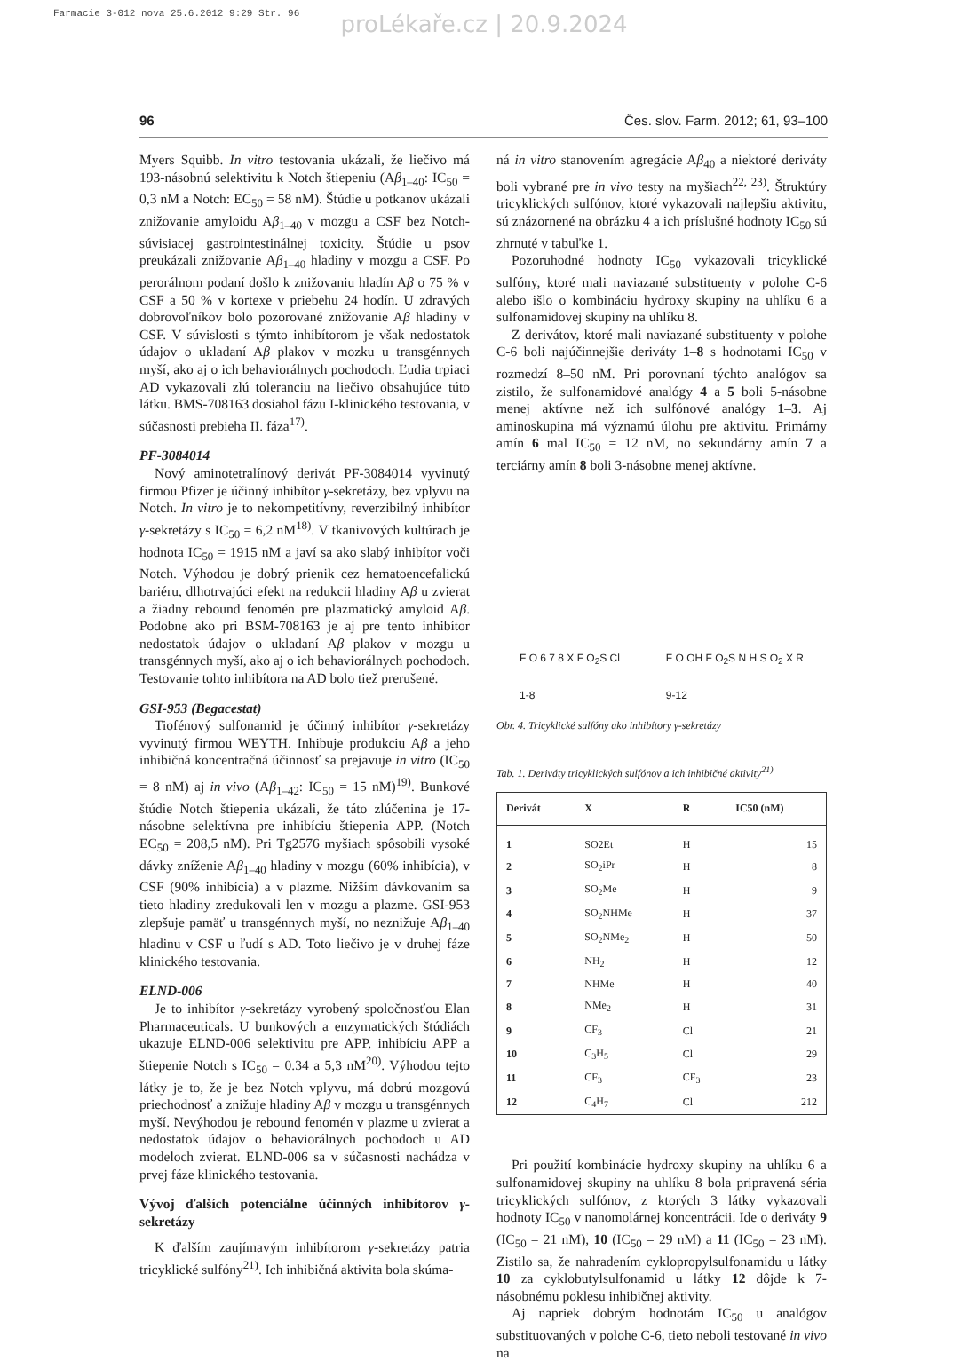Farmacie 3-012 nova 25.6.2012 9:29 Str. 96
proLékaře.cz | 20.9.2024
96 Čes. slov. Farm. 2012; 61, 93–100
Myers Squibb. In vitro testovania ukázali, že liečivo má 193-násobnú selektivitu k Notch štiepeniu (Aβ<sub>1–40</sub>: IC<sub>50</sub> = 0,3 nM a Notch: EC<sub>50</sub> = 58 nM). Štúdie u potkanov ukázali znižovanie amyloidu Aβ<sub>1–40</sub> v mozgu a CSF bez Notch-súvisiacej gastrointestinálnej toxicity. Štúdie u psov preukázali znižovanie Aβ<sub>1–40</sub> hladiny v mozgu a CSF. Po perorálnom podaní došlo k znižovaniu hladín Aβ o 75 % v CSF a 50 % v kortexe v priebehu 24 hodín. U zdravých dobrovoľníkov bolo pozorované znižovanie Aβ hladiny v CSF. V súvislosti s týmto inhibítorom je však nedostatok údajov o ukladaní Aβ plakov v mozku u transgénnych myší, ako aj o ich behaviorálnych pochodoch. Ľudia trpiaci AD vykazovali zlú toleranciu na liečivo obsahujúce túto látku. BMS-708163 dosiahol fázu I-klinického testovania, v súčasnosti prebieha II. fáza<sup>17)</sup>.
PF-3084014
Nový aminotetralínový derivát PF-3084014 vyvinutý firmou Pfizer je účinný inhibítor γ-sekretázy, bez vplyvu na Notch. In vitro je to nekompetitívny, reverzibilný inhibítor γ-sekretázy s IC<sub>50</sub> = 6,2 nM<sup>18)</sup>. V tkanivových kultúrach je hodnota IC<sub>50</sub> = 1915 nM a javí sa ako slabý inhibítor voči Notch. Výhodou je dobrý prienik cez hematoencefalickú bariéru, dlhotrvajúci efekt na redukcii hladiny Aβ u zvierat a žiadny rebound fenomén pre plazmatický amyloid Aβ. Podobne ako pri BSM-708163 je aj pre tento inhibítor nedostatok údajov o ukladaní Aβ plakov v mozgu u transgénnych myší, ako aj o ich behaviorálnych pochodoch. Testovanie tohto inhibítora na AD bolo tiež prerušené.
GSI-953 (Begacestat)
Tiofénový sulfonamid je účinný inhibítor γ-sekretázy vyvinutý firmou WEYTH. Inhibuje produkciu Aβ a jeho inhibičná koncentračná účinnosť sa prejavuje in vitro (IC<sub>50</sub> = 8 nM) aj in vivo (Aβ<sub>1–42</sub>: IC<sub>50</sub> = 15 nM)<sup>19)</sup>. Bunkové štúdie Notch štiepenia ukázali, že táto zlúčenina je 17-násobne selektívna pre inhibíciu štiepenia APP. (Notch EC<sub>50</sub> = 208,5 nM). Pri Tg2576 myšiach spôsobili vysoké dávky zníženie Aβ<sub>1–40</sub> hladiny v mozgu (60% inhibícia), v CSF (90% inhibícia) a v plazme. Nižším dávkovaním sa tieto hladiny zredukovali len v mozgu a plazme. GSI-953 zlepšuje pamäť u transgénnych myší, no neznižuje Aβ<sub>1–40</sub> hladinu v CSF u ľudí s AD. Toto liečivo je v druhej fáze klinického testovania.
ELND-006
Je to inhibítor γ-sekretázy vyrobený spoločnosťou Elan Pharmaceuticals. U bunkových a enzymatických štúdiách ukazuje ELND-006 selektivitu pre APP, inhibíciu APP a štiepenie Notch s IC<sub>50</sub> = 0.34 a 5,3 nM<sup>20)</sup>. Výhodou tejto látky je to, že je bez Notch vplyvu, má dobrú mozgovú priechodnosť a znižuje hladiny Aβ v mozgu u transgénnych myší. Nevýhodou je rebound fenomén v plazme u zvierat a nedostatok údajov o behaviorálnych pochodoch u AD modeloch zvierat. ELND-006 sa v súčasnosti nachádza v prvej fáze klinického testovania.
Vývoj ďalších potenciálne účinných inhibítorov γ-sekretázy
K ďalším zaujímavým inhibítorom γ-sekretázy patria tricyklické sulfóny<sup>21)</sup>. Ich inhibičná aktivita bola skúma-
ná in vitro stanovením agregácie Aβ<sub>40</sub> a niektoré deriváty boli vybrané pre in vivo testy na myšiach<sup>22, 23)</sup>. Štruktúry tricyklických sulfónov, ktoré vykazovali najlepšiu aktivitu, sú znázornené na obrázku 4 a ich príslušné hodnoty IC<sub>50</sub> sú zhrnuté v tabuľke 1.
Pozoruhodné hodnoty IC<sub>50</sub> vykazovali tricyklické sulfóny, ktoré mali naviazané substituenty v polohe C-6 alebo išlo o kombináciu hydroxy skupiny na uhlíku 6 a sulfonamidovej skupiny na uhlíku 8.
Z derivátov, ktoré mali naviazané substituenty v polohe C-6 boli najúčinnejšie deriváty 1–8 s hodnotami IC<sub>50</sub> v rozmedzí 8–50 nM. Pri porovnaní týchto analógov sa zistilo, že sulfonamidové analógy 4 a 5 boli 5-násobne menej aktívne než ich sulfónové analógy 1–3. Aj aminoskupina má významú úlohu pre aktivitu. Primárny amín 6 mal IC<sub>50</sub> = 12 nM, no sekundárny amín 7 a terciárny amín 8 boli 3-násobne menej aktívne.
F O 6 7 8 X F O<sub>2</sub>S Cl
1-8
F O OH F O<sub>2</sub>S N H S O<sub>2</sub> X R
9-12
Obr. 4. Tricyklické sulfóny ako inhibítory γ-sekretázy
Tab. 1. Deriváty tricyklických sulfónov a ich inhibičné aktivity<sup>21)</sup>
| Derivát | X | R | IC50 (nM) |
| --- | --- | --- | --- |
| 1 | SO2Et | H | 15 |
| 2 | SO<sub>2</sub>iPr | H | 8 |
| 3 | SO<sub>2</sub>Me | H | 9 |
| 4 | SO<sub>2</sub>NHMe | H | 37 |
| 5 | SO<sub>2</sub>NMe<sub>2</sub> | H | 50 |
| 6 | NH<sub>2</sub> | H | 12 |
| 7 | NHMe | H | 40 |
| 8 | NMe<sub>2</sub> | H | 31 |
| 9 | CF<sub>3</sub> | Cl | 21 |
| 10 | C<sub>3</sub>H<sub>5</sub> | Cl | 29 |
| 11 | CF<sub>3</sub> | CF<sub>3</sub> | 23 |
| 12 | C<sub>4</sub>H<sub>7</sub> | Cl | 212 |
Pri použití kombinácie hydroxy skupiny na uhlíku 6 a sulfonamidovej skupiny na uhlíku 8 bola pripravená séria tricyklických sulfónov, z ktorých 3 látky vykazovali hodnoty IC<sub>50</sub> v nanomolárnej koncentrácii. Ide o deriváty 9 (IC<sub>50</sub> = 21 nM), 10 (IC<sub>50</sub> = 29 nM) a 11 (IC<sub>50</sub> = 23 nM). Zistilo sa, že nahradením cyklopropylsulfonamidu u látky 10 za cyklobutylsulfonamid u látky 12 dôjde k 7-násobnému poklesu inhibičnej aktivity.
Aj napriek dobrým hodnotám IC<sub>50</sub> u analógov substituovaných v polohe C-6, tieto neboli testované in vivo na